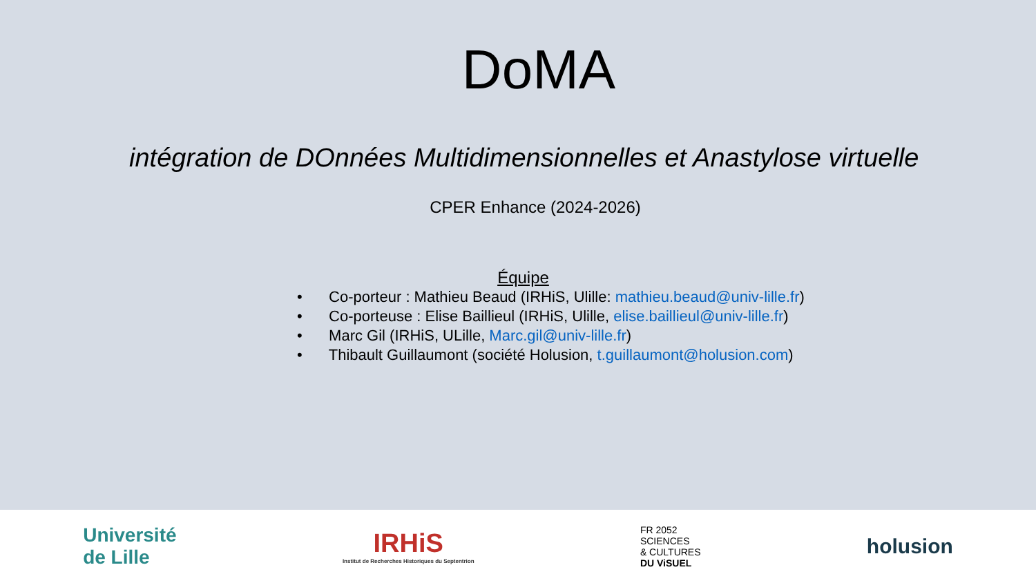DoMA
intégration de DOnnées Multidimensionnelles et Anastylose virtuelle
CPER Enhance (2024-2026)
Équipe
• Co-porteur : Mathieu Beaud (IRHiS, Ulille: mathieu.beaud@univ-lille.fr)
• Co-porteuse : Elise Baillieul (IRHiS, Ulille, elise.baillieul@univ-lille.fr)
• Marc Gil (IRHiS, ULille, Marc.gil@univ-lille.fr)
• Thibault Guillaumont (société Holusion, t.guillaumont@holusion.com)
Université
de Lille
IRHiS
Institut de Recherches Historiques du Septentrion
FR 2052
SCIENCES
& CULTURES
DU ViSUEL
holusion